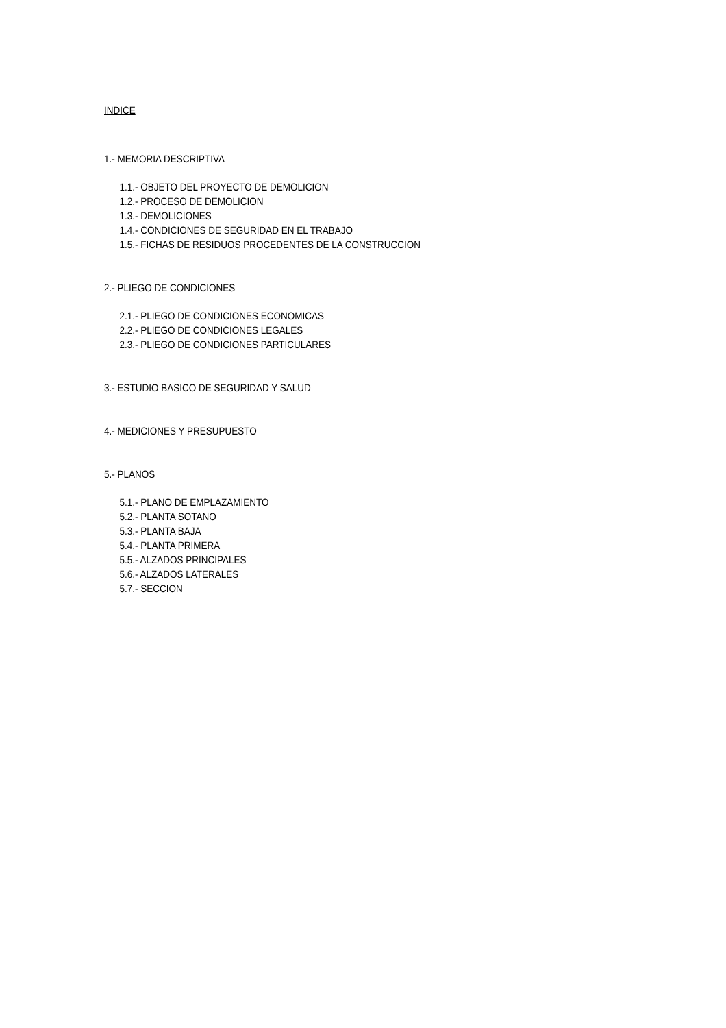INDICE
1.- MEMORIA DESCRIPTIVA
1.1.- OBJETO DEL PROYECTO DE DEMOLICION
1.2.- PROCESO DE DEMOLICION
1.3.- DEMOLICIONES
1.4.- CONDICIONES DE SEGURIDAD EN EL TRABAJO
1.5.- FICHAS DE RESIDUOS PROCEDENTES DE LA CONSTRUCCION
2.- PLIEGO DE CONDICIONES
2.1.- PLIEGO DE CONDICIONES ECONOMICAS
2.2.- PLIEGO DE CONDICIONES LEGALES
2.3.- PLIEGO DE CONDICIONES PARTICULARES
3.- ESTUDIO BASICO DE SEGURIDAD Y SALUD
4.- MEDICIONES Y PRESUPUESTO
5.- PLANOS
5.1.- PLANO DE EMPLAZAMIENTO
5.2.- PLANTA SOTANO
5.3.- PLANTA BAJA
5.4.- PLANTA PRIMERA
5.5.- ALZADOS PRINCIPALES
5.6.- ALZADOS LATERALES
5.7.- SECCION